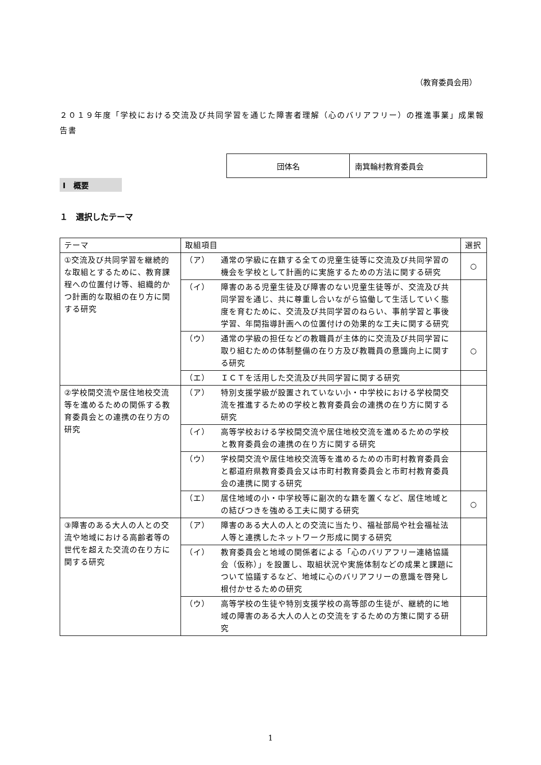（教育委員会用）
２０１９年度「学校における交流及び共同学習を通じた障害者理解（心のバリアフリー）の推進事業」成果報告書
| 団体名 | 南箕輪村教育委員会 |
Ⅰ　概要
１　選択したテーマ
| テーマ | 取組項目 | 選択 |
| --- | --- | --- |
| ①交流及び共同学習を継続的な取組とするために、教育課程への位置付け等、組織的かつ計画的な取組の在り方に関する研究 | （ア） 通常の学級に在籍する全ての児童生徒等に交流及び共同学習の機会を学校として計画的に実施するための方法に関する研究 | ○ |
| | （イ） 障害のある児童生徒及び障害のない児童生徒等が、交流及び共同学習を通じ、共に尊重し合いながら協働して生活していく態度を育むために、交流及び共同学習のねらい、事前学習と事後学習、年間指導計画への位置付けの効果的な工夫に関する研究 | |
| | （ウ） 通常の学級の担任などの教職員が主体的に交流及び共同学習に取り組むための体制整備の在り方及び教職員の意識向上に関する研究 | ○ |
| | （エ） ＩＣＴを活用した交流及び共同学習に関する研究 | |
| ②学校間交流や居住地校交流等を進めるための関係する教育委員会との連携の在り方の研究 | （ア） 特別支援学級が設置されていない小・中学校における学校間交流を推進するための学校と教育委員会の連携の在り方に関する研究 | |
| | （イ） 高等学校おける学校間交流や居住地校交流を進めるための学校と教育委員会の連携の在り方に関する研究 | |
| | （ウ） 学校間交流や居住地校交流等を進めるための市町村教育委員会と都道府県教育委員会又は市町村教育委員会と市町村教育委員会の連携に関する研究 | |
| | （エ） 居住地域の小・中学校等に副次的な籍を置くなど、居住地域との結びつきを強める工夫に関する研究 | ○ |
| ③障害のある大人の人との交流や地域における高齢者等の世代を超えた交流の在り方に関する研究 | （ア） 障害のある大人の人との交流に当たり、福祉部局や社会福祉法人等と連携したネットワーク形成に関する研究 | |
| | （イ） 教育委員会と地域の関係者による「心のバリアフリー連絡協議会（仮称）」を設置し、取組状況や実施体制などの成果と課題について協議するなど、地域に心のバリアフリーの意識を啓発し根付かせるための研究 | |
| | （ウ） 高等学校の生徒や特別支援学校の高等部の生徒が、継続的に地域の障害のある大人の人との交流をするための方策に関する研究 | |
1